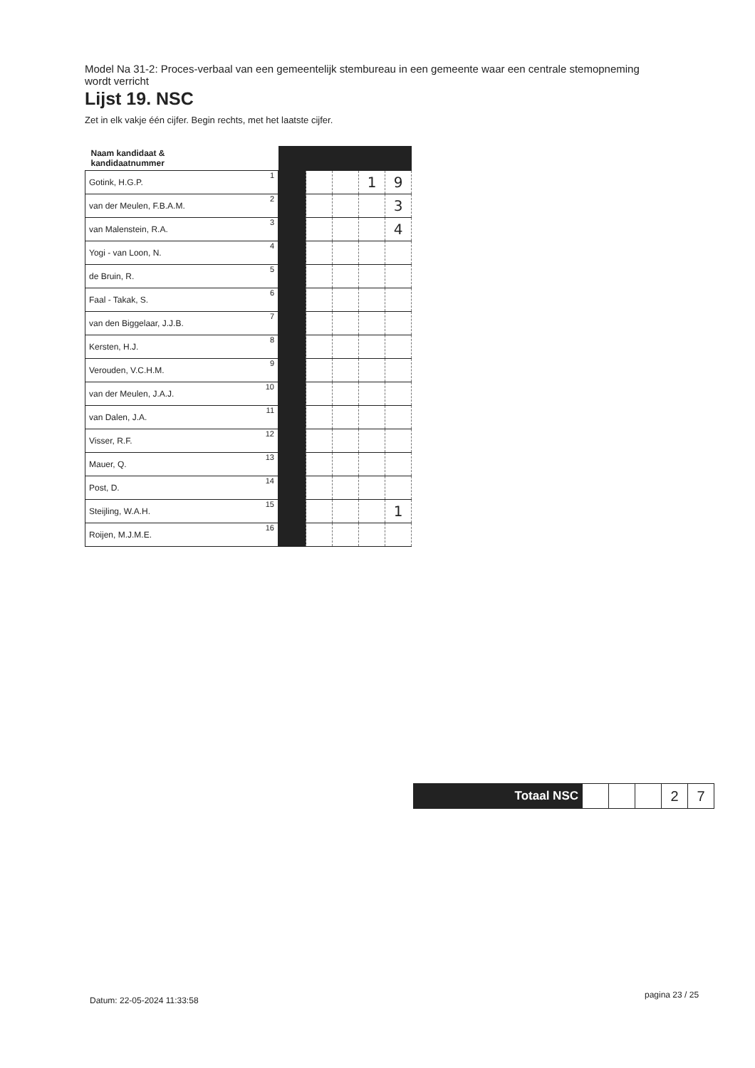Model Na 31-2: Proces-verbaal van een gemeentelijk stembureau in een gemeente waar een centrale stemopneming wordt verricht
Lijst 19. NSC
Zet in elk vakje één cijfer. Begin rechts, met het laatste cijfer.
| Naam kandidaat & kandidaatnummer | | | | | | |
| Gotink, H.G.P. | 1 | | | | 1 | 9 |
| van der Meulen, F.B.A.M. | 2 | | | | | 3 |
| van Malenstein, R.A. | 3 | | | | | 4 |
| Yogi - van Loon, N. | 4 | | | | | |
| de Bruin, R. | 5 | | | | | |
| Faal - Takak, S. | 6 | | | | | |
| van den Biggelaar, J.J.B. | 7 | | | | | |
| Kersten, H.J. | 8 | | | | | |
| Verouden, V.C.H.M. | 9 | | | | | |
| van der Meulen, J.A.J. | 10 | | | | | |
| van Dalen, J.A. | 11 | | | | | |
| Visser, R.F. | 12 | | | | | |
| Mauer, Q. | 13 | | | | | |
| Post, D. | 14 | | | | | |
| Steijling, W.A.H. | 15 | | | | | 1 |
| Roijen, M.J.M.E. | 16 | | | | | |
| Totaal NSC | | | | 2 | 7 |
Datum: 22-05-2024 11:33:58
pagina 23 / 25